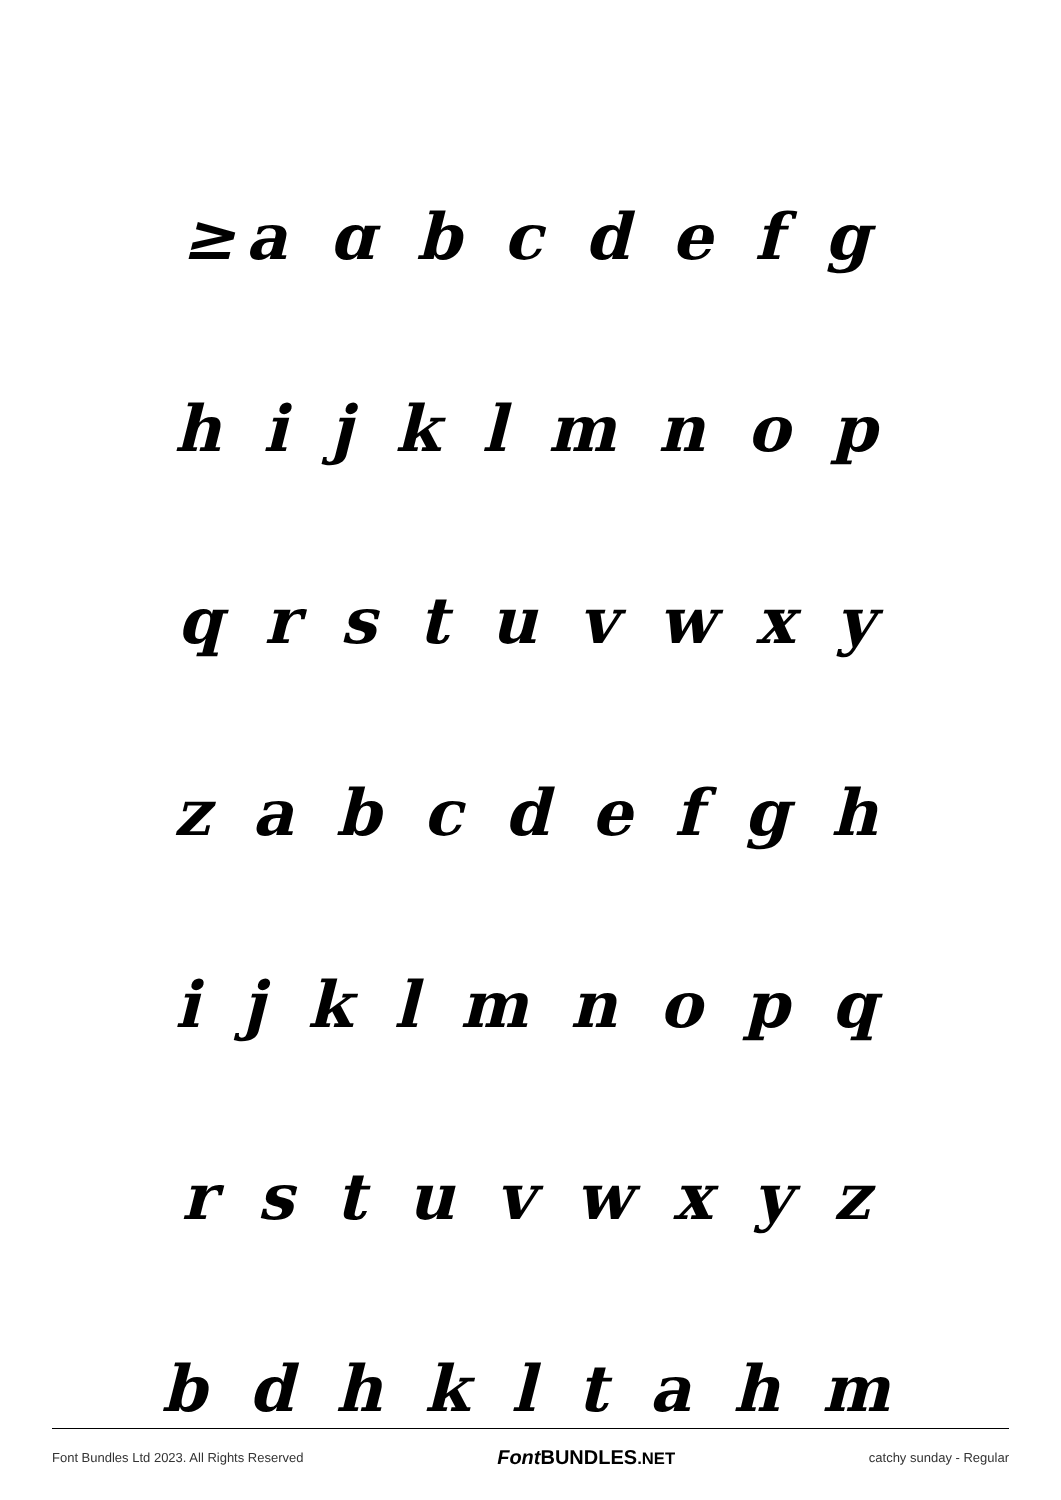≥a ɑ b c d e f g
h i j k l m n o p
q r s t u v w x y
z a b c d e f g h
i j k l m n o p q
r s t u v w x y z
b d h k l t a h m
Font Bundles Ltd 2023. All Rights Reserved Font BUNDLES.NET catchy sunday - Regular